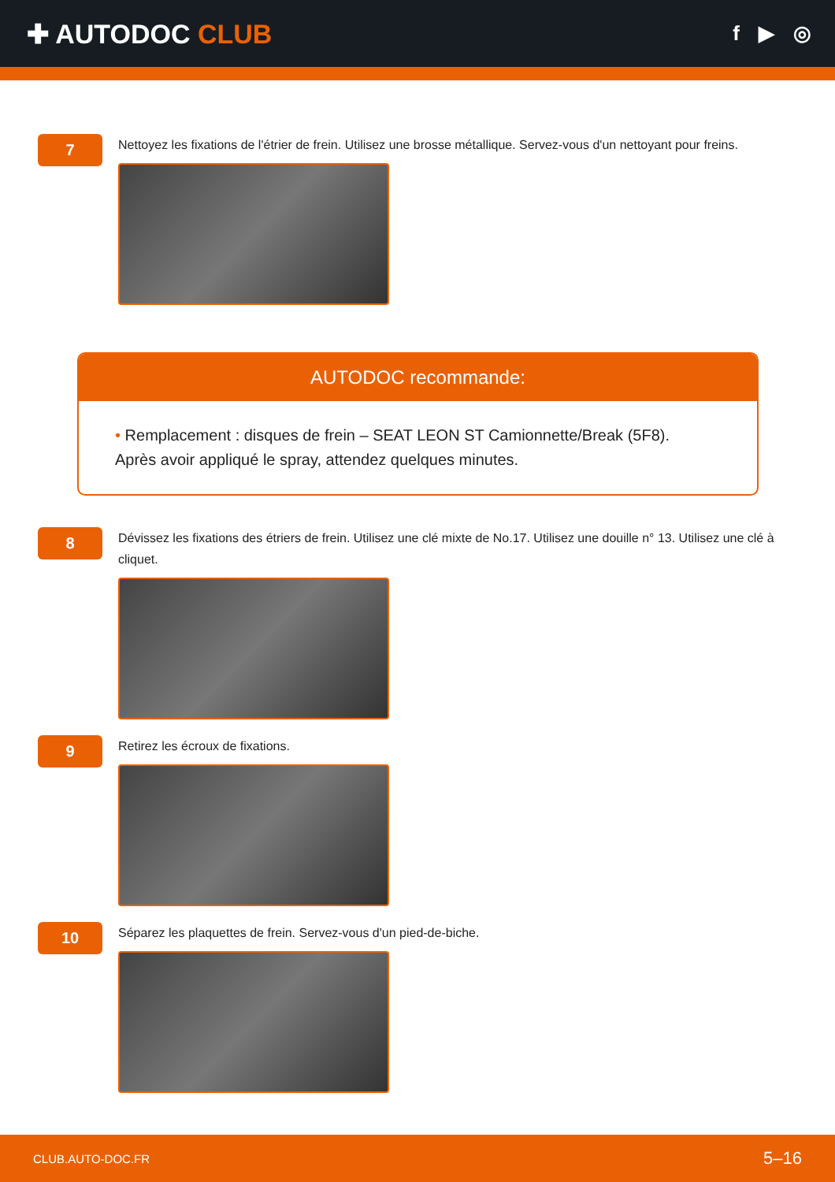✚ AUTODOC CLUB
f ▶ ◎
7
Nettoyez les fixations de l'étrier de frein. Utilisez une brosse métallique. Servez-vous d'un nettoyant pour freins.
AUTODOC recommande:
• Remplacement : disques de frein – SEAT LEON ST Camionnette/Break (5F8).
Après avoir appliqué le spray, attendez quelques minutes.
8
Dévissez les fixations des étriers de frein. Utilisez une clé mixte de No.17. Utilisez une douille n° 13. Utilisez une clé à cliquet.
9
Retirez les écroux de fixations.
10
Séparez les plaquettes de frein. Servez-vous d'un pied-de-biche.
CLUB.AUTO-DOC.FR 5–16